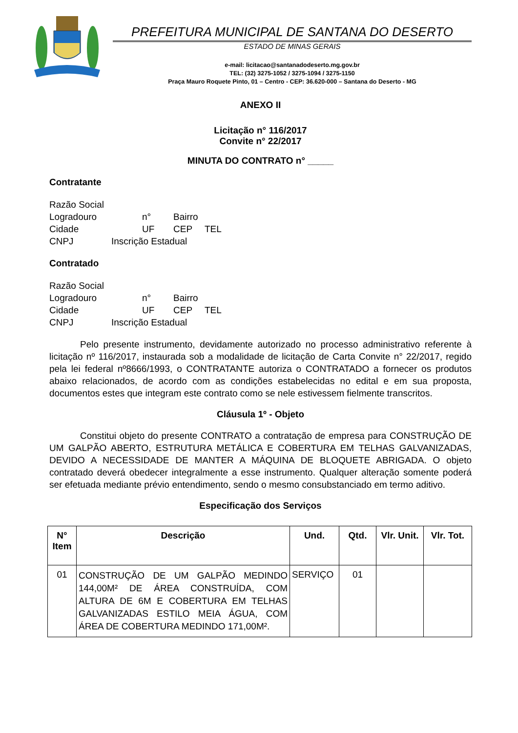PREFEITURA MUNICIPAL DE SANTANA DO DESERTO
ESTADO DE MINAS GERAIS
e-mail: licitacao@santanadodeserto.mg.gov.br
TEL: (32) 3275-1052 / 3275-1094 / 3275-1150
Praça Mauro Roquete Pinto, 01 – Centro - CEP: 36.620-000 – Santana do Deserto - MG
ANEXO II
Licitação n° 116/2017
Convite n° 22/2017
MINUTA DO CONTRATO n° _____
Contratante
Razão Social
Logradouro n° Bairro
Cidade UF CEP TEL
CNPJ Inscrição Estadual
Contratado
Razão Social
Logradouro n° Bairro
Cidade UF CEP TEL
CNPJ Inscrição Estadual
Pelo presente instrumento, devidamente autorizado no processo administrativo referente à licitação nº 116/2017, instaurada sob a modalidade de licitação de Carta Convite n° 22/2017, regido pela lei federal nº8666/1993, o CONTRATANTE autoriza o CONTRATADO a fornecer os produtos abaixo relacionados, de acordo com as condições estabelecidas no edital e em sua proposta, documentos estes que integram este contrato como se nele estivessem fielmente transcritos.
Cláusula 1º - Objeto
Constitui objeto do presente CONTRATO a contratação de empresa para CONSTRUÇÃO DE UM GALPÃO ABERTO, ESTRUTURA METÁLICA E COBERTURA EM TELHAS GALVANIZADAS, DEVIDO A NECESSIDADE DE MANTER A MÁQUINA DE BLOQUETE ABRIGADA. O objeto contratado deverá obedecer integralmente a esse instrumento. Qualquer alteração somente poderá ser efetuada mediante prévio entendimento, sendo o mesmo consubstanciado em termo aditivo.
Especificação dos Serviços
| N° Item | Descrição | Und. | Qtd. | Vlr. Unit. | Vlr. Tot. |
| --- | --- | --- | --- | --- | --- |
| 01 | CONSTRUÇÃO DE UM GALPÃO MEDINDO 144,00M² DE ÁREA CONSTRUÍDA, COM ALTURA DE 6M E COBERTURA EM TELHAS GALVANIZADAS ESTILO MEIA ÁGUA, COM ÁREA DE COBERTURA MEDINDO 171,00M². | SERVIÇO | 01 | | |